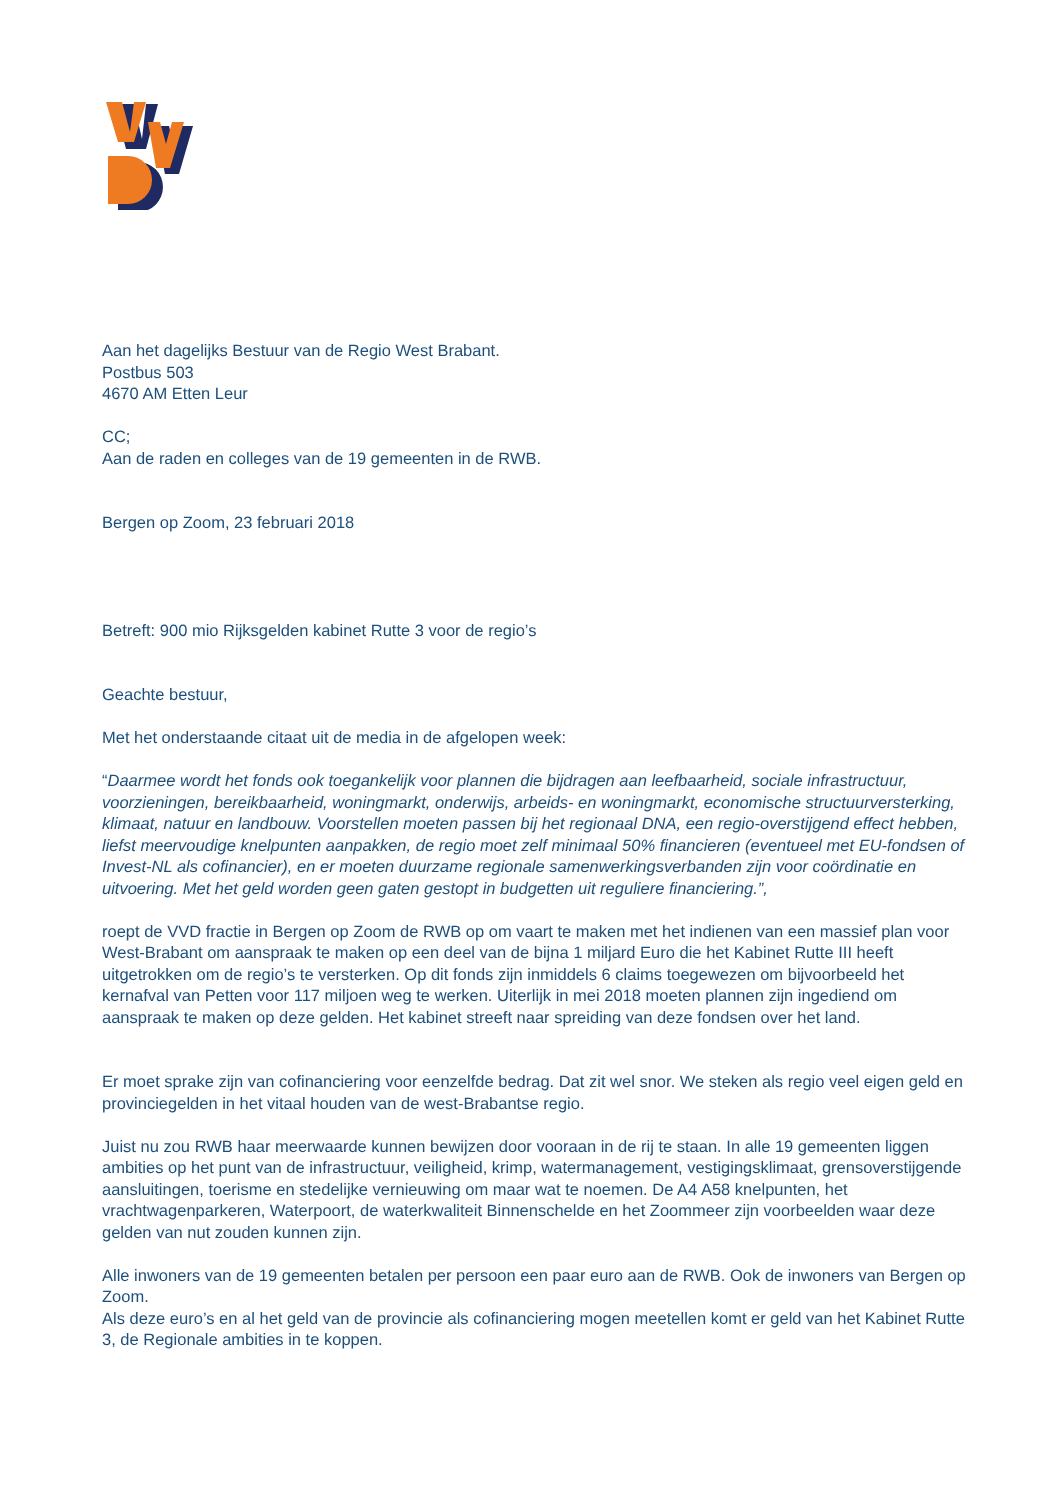Aan het dagelijks Bestuur van de Regio West Brabant.
Postbus 503
4670 AM Etten Leur
CC;
Aan de raden en colleges van de 19 gemeenten in de RWB.
Bergen op Zoom, 23 februari 2018
Betreft: 900 mio Rijksgelden kabinet Rutte 3 voor de regio’s
Geachte bestuur,
Met het onderstaande citaat uit de media in de afgelopen week:
“Daarmee wordt het fonds ook toegankelijk voor plannen die bijdragen aan leefbaarheid, sociale infrastructuur, voorzieningen, bereikbaarheid, woningmarkt, onderwijs, arbeids- en woningmarkt, economische structuurversterking, klimaat, natuur en landbouw. Voorstellen moeten passen bij het regionaal DNA, een regio-overstijgend effect hebben, liefst meervoudige knelpunten aanpakken, de regio moet zelf minimaal 50% financieren (eventueel met EU-fondsen of Invest-NL als cofinancier), en er moeten duurzame regionale samenwerkingsverbanden zijn voor coördinatie en uitvoering. Met het geld worden geen gaten gestopt in budgetten uit reguliere financiering.”,
roept de VVD fractie in Bergen op Zoom de RWB op om vaart te maken met het indienen van een massief plan voor West-Brabant om aanspraak te maken op een deel van de bijna 1 miljard Euro die het Kabinet Rutte III heeft uitgetrokken om de regio’s te versterken. Op dit fonds zijn inmiddels 6 claims toegewezen om bijvoorbeeld het kernafval van Petten voor 117 miljoen weg te werken. Uiterlijk in mei 2018 moeten plannen zijn ingediend om aanspraak te maken op deze gelden. Het kabinet streeft naar spreiding van deze fondsen over het land.
Er moet sprake zijn van cofinanciering voor eenzelfde bedrag. Dat zit wel snor. We steken als regio veel eigen geld en provinciegelden in het vitaal houden van de west-Brabantse regio.
Juist nu zou RWB haar meerwaarde kunnen bewijzen door vooraan in de rij te staan. In alle 19 gemeenten liggen ambities op het punt van de infrastructuur, veiligheid, krimp, watermanagement, vestigingsklimaat, grensoverstijgende aansluitingen, toerisme en stedelijke vernieuwing om maar wat te noemen. De A4 A58 knelpunten, het vrachtwagenparkeren, Waterpoort, de waterkwaliteit Binnenschelde en het Zoommeer zijn voorbeelden waar deze gelden van nut zouden kunnen zijn.
Alle inwoners van de 19 gemeenten betalen per persoon een paar euro aan de RWB. Ook de inwoners van Bergen op Zoom.
Als deze euro’s en al het geld van de provincie als cofinanciering mogen meetellen komt er geld van het Kabinet Rutte 3, de Regionale ambities in te koppen.